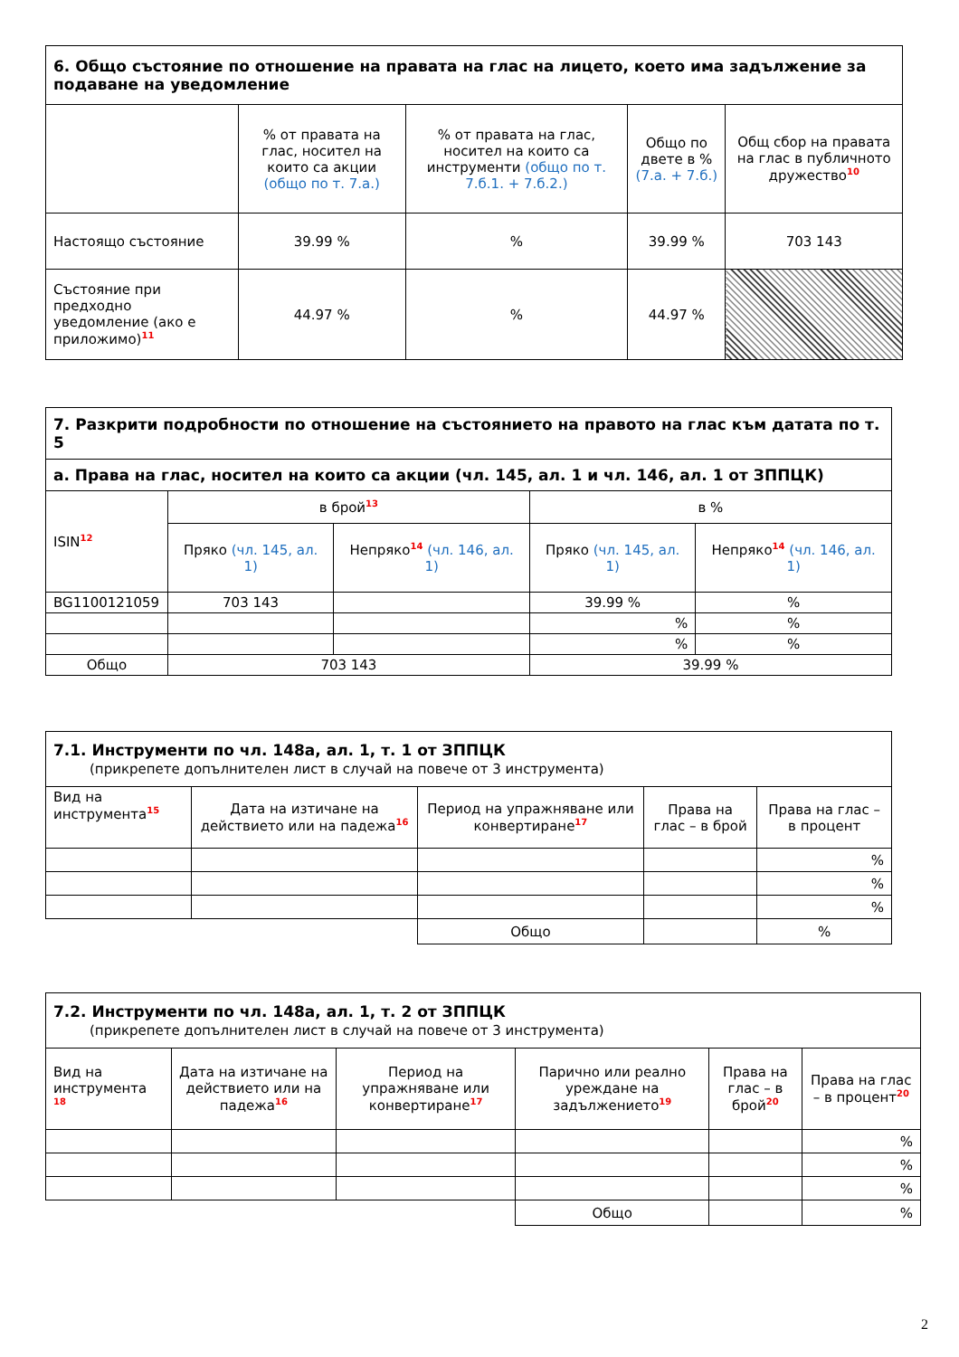| 6. Общо състояние по отношение на правата на глас на лицето, което има задължение за подаване на уведомление | | | | |
| --- | --- | --- | --- | --- |
| | % от правата на глас, носител на които са акции (общо по т. 7.а.) | % от правата на глас, носител на които са инструменти (общо по т. 7.б.1. + 7.б.2.) | Общо по двете в % (7.а. + 7.б.) | Общ сбор на правата на глас в публичното дружество<sup>10</sup> |
| Настоящо състояние | 39.99 % | % | 39.99 % | 703 143 |
| Състояние при предходно уведомление (ако е приложимо)<sup>11</sup> | 44.97 % | % | 44.97 % | |
| 7. Разкрити подробности по отношение на състоянието на правото на глас към датата по т. 5 | | | | |
| --- | --- | --- | --- | --- |
| а. Права на глас, носител на които са акции (чл. 145, ал. 1 и чл. 146, ал. 1 от ЗППЦК) | | | | |
| ISIN<sup>12</sup> | в брой<sup>13</sup> | | в % | |
| | Пряко (чл. 145, ал. 1) | Непряко<sup>14</sup> (чл. 146, ал. 1) | Пряко (чл. 145, ал. 1) | Непряко<sup>14</sup> (чл. 146, ал. 1) |
| BG1100121059 | 703 143 | | 39.99 % | % |
| | | | % | % |
| | | | % | % |
| Общо | 703 143 | | 39.99 % | |
| 7.1. Инструменти по чл. 148а, ал. 1, т. 1 от ЗППЦК (прикрепете допълнителен лист в случай на повече от 3 инструмента) | | | | |
| --- | --- | --- | --- | --- |
| Вид на инструмента<sup>15</sup> | Дата на изтичане на действието или на падежа<sup>16</sup> | Период на упражняване или конвертиране<sup>17</sup> | Права на глас – в брой | Права на глас – в процент |
| | | | | % |
| | | | | % |
| | | | | % |
| | | Общо | | % |
| 7.2. Инструменти по чл. 148а, ал. 1, т. 2 от ЗППЦК (прикрепете допълнителен лист в случай на повече от 3 инструмента) | | | | | |
| --- | --- | --- | --- | --- | --- |
| Вид на инструмента <sup>18</sup> | Дата на изтичане на действието или на падежа<sup>16</sup> | Период на упражняване или конвертиране<sup>17</sup> | Парично или реално уреждане на задължението<sup>19</sup> | Права на глас – в брой<sup>20</sup> | Права на глас – в процент<sup>20</sup> |
| | | | | | % |
| | | | | | % |
| | | | | | % |
| | | | Общо | | % |
2